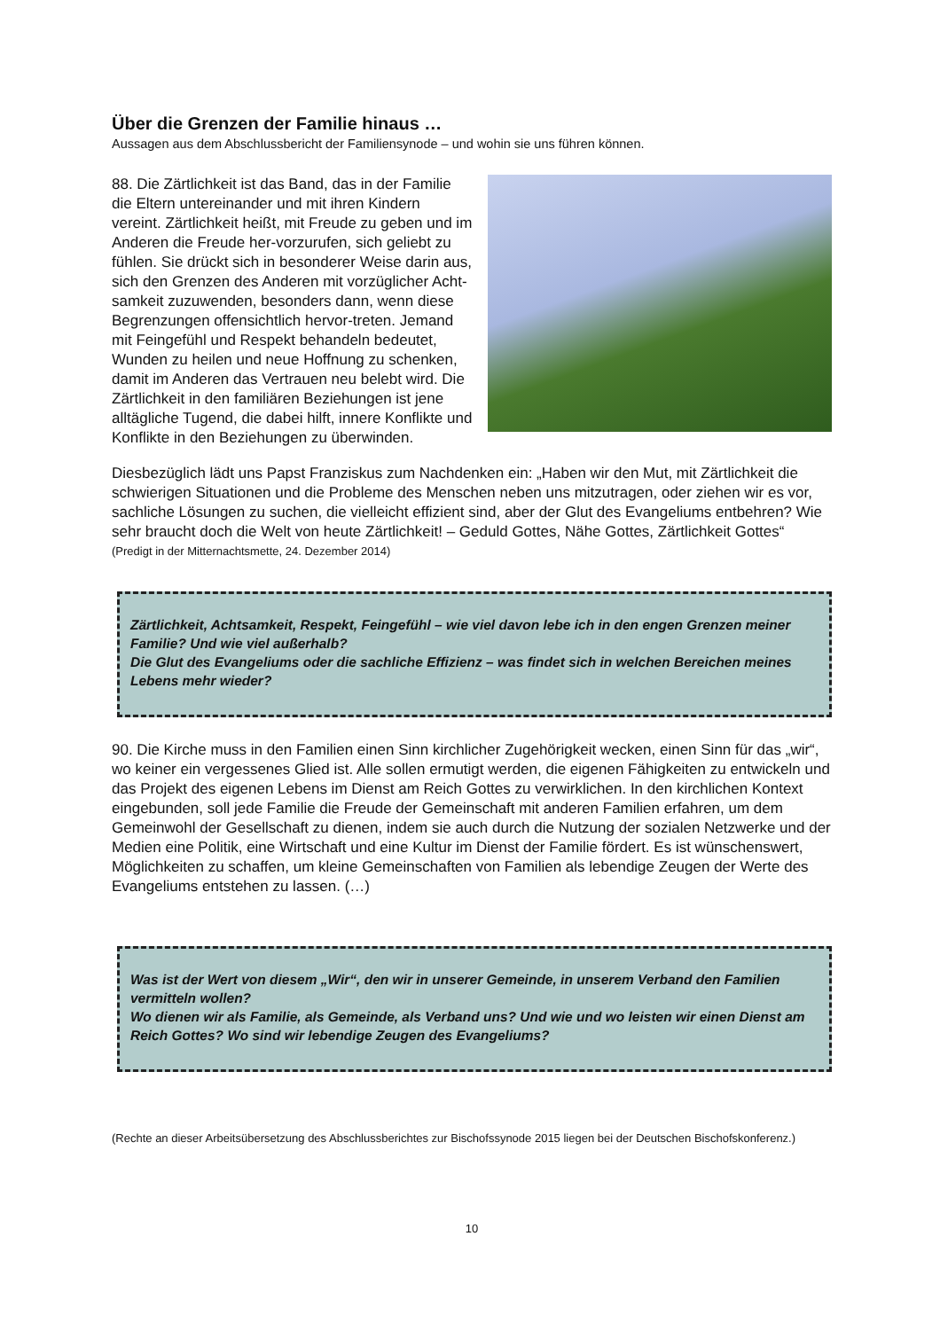Über die Grenzen der Familie hinaus …
Aussagen aus dem Abschlussbericht der Familiensynode – und wohin sie uns führen können.
88. Die Zärtlichkeit ist das Band, das in der Familie die Eltern untereinander und mit ihren Kindern vereint. Zärtlichkeit heißt, mit Freude zu geben und im Anderen die Freude her-vorzurufen, sich geliebt zu fühlen. Sie drückt sich in besonderer Weise darin aus, sich den Grenzen des Anderen mit vorzüglicher Acht-samkeit zuzuwenden, besonders dann, wenn diese Begrenzungen offensichtlich hervor-treten. Jemand mit Feingefühl und Respekt behandeln bedeutet, Wunden zu heilen und neue Hoffnung zu schenken, damit im Anderen das Vertrauen neu belebt wird. Die Zärtlichkeit in den familiären Beziehungen ist jene alltägliche Tugend, die dabei hilft, innere Konflikte und Konflikte in den Beziehungen zu überwinden.
Diesbezüglich lädt uns Papst Franziskus zum Nachdenken ein: „Haben wir den Mut, mit Zärtlichkeit die schwierigen Situationen und die Probleme des Menschen neben uns mitzutragen, oder ziehen wir es vor, sachliche Lösungen zu suchen, die vielleicht effizient sind, aber der Glut des Evangeliums entbehren? Wie sehr braucht doch die Welt von heute Zärtlichkeit! – Geduld Gottes, Nähe Gottes, Zärtlichkeit Gottes“
(Predigt in der Mitternachtsmette, 24. Dezember 2014)
Zärtlichkeit, Achtsamkeit, Respekt, Feingefühl – wie viel davon lebe ich in den engen Grenzen meiner Familie? Und wie viel außerhalb?
Die Glut des Evangeliums oder die sachliche Effizienz – was findet sich in welchen Bereichen meines Lebens mehr wieder?
90. Die Kirche muss in den Familien einen Sinn kirchlicher Zugehörigkeit wecken, einen Sinn für das „wir“, wo keiner ein vergessenes Glied ist. Alle sollen ermutigt werden, die eigenen Fähigkeiten zu entwickeln und das Projekt des eigenen Lebens im Dienst am Reich Gottes zu verwirklichen. In den kirchlichen Kontext eingebunden, soll jede Familie die Freude der Gemeinschaft mit anderen Familien erfahren, um dem Gemeinwohl der Gesellschaft zu dienen, indem sie auch durch die Nutzung der sozialen Netzwerke und der Medien eine Politik, eine Wirtschaft und eine Kultur im Dienst der Familie fördert. Es ist wünschenswert, Möglichkeiten zu schaffen, um kleine Gemeinschaften von Familien als lebendige Zeugen der Werte des Evangeliums entstehen zu lassen. (…)
Was ist der Wert von diesem „Wir“, den wir in unserer Gemeinde, in unserem Verband den Familien vermitteln wollen?
Wo dienen wir als Familie, als Gemeinde, als Verband uns? Und wie und wo leisten wir einen Dienst am Reich Gottes? Wo sind wir lebendige Zeugen des Evangeliums?
(Rechte an dieser Arbeitsübersetzung des Abschlussberichtes zur Bischofssynode 2015 liegen bei der Deutschen Bischofskonferenz.)
10